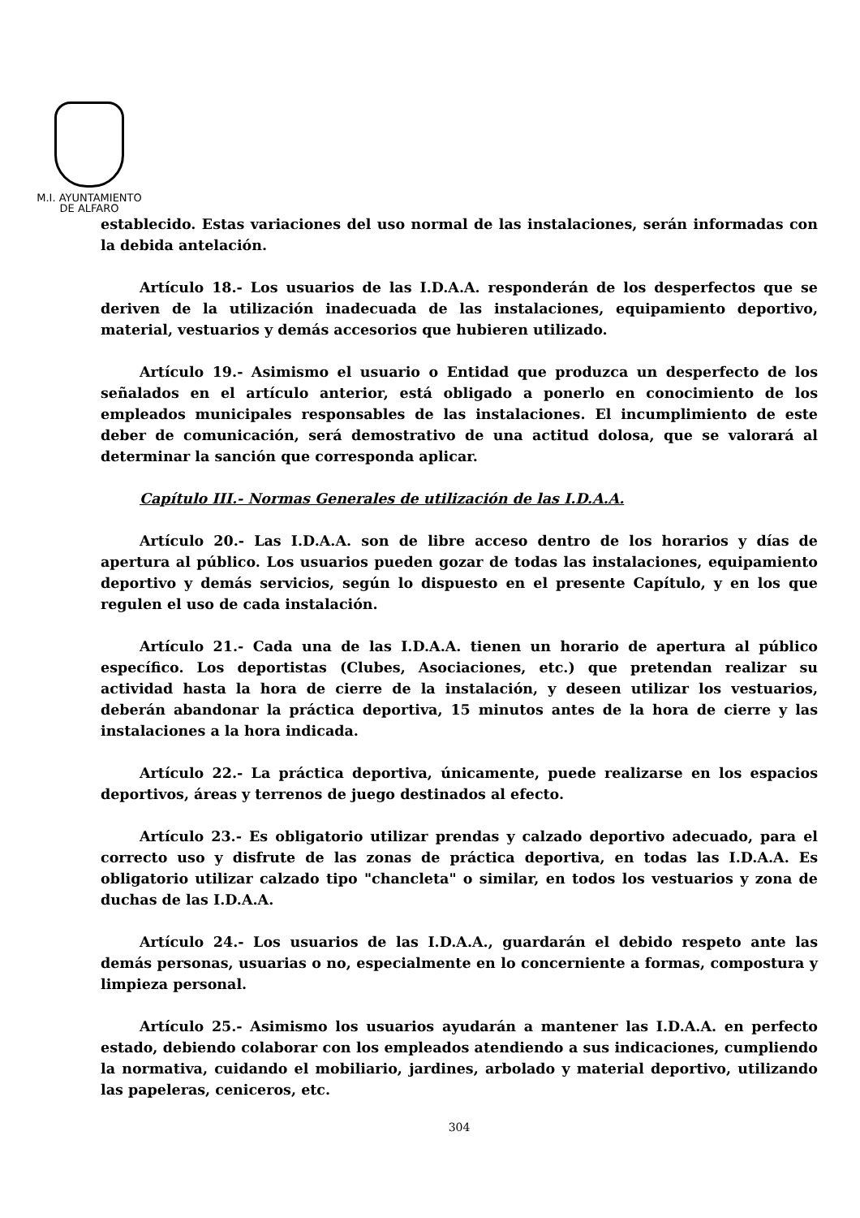M.I. AYUNTAMIENTO
DE ALFARO
establecido. Estas variaciones del uso normal de las instalaciones, serán informadas con la debida antelación.
Artículo 18.- Los usuarios de las I.D.A.A. responderán de los desperfectos que se deriven de la utilización inadecuada de las instalaciones, equipamiento deportivo, material, vestuarios y demás accesorios que hubieren utilizado.
Artículo 19.- Asimismo el usuario o Entidad que produzca un desperfecto de los señalados en el artículo anterior, está obligado a ponerlo en conocimiento de los empleados municipales responsables de las instalaciones. El incumplimiento de este deber de comunicación, será demostrativo de una actitud dolosa, que se valorará al determinar la sanción que corresponda aplicar.
Capítulo III.- Normas Generales de utilización de las I.D.A.A.
Artículo 20.- Las I.D.A.A. son de libre acceso dentro de los horarios y días de apertura al público. Los usuarios pueden gozar de todas las instalaciones, equipamiento deportivo y demás servicios, según lo dispuesto en el presente Capítulo, y en los que regulen el uso de cada instalación.
Artículo 21.- Cada una de las I.D.A.A. tienen un horario de apertura al público específico. Los deportistas (Clubes, Asociaciones, etc.) que pretendan realizar su actividad hasta la hora de cierre de la instalación, y deseen utilizar los vestuarios, deberán abandonar la práctica deportiva, 15 minutos antes de la hora de cierre y las instalaciones a la hora indicada.
Artículo 22.- La práctica deportiva, únicamente, puede realizarse en los espacios deportivos, áreas y terrenos de juego destinados al efecto.
Artículo 23.- Es obligatorio utilizar prendas y calzado deportivo adecuado, para el correcto uso y disfrute de las zonas de práctica deportiva, en todas las I.D.A.A. Es obligatorio utilizar calzado tipo "chancleta" o similar, en todos los vestuarios y zona de duchas de las I.D.A.A.
Artículo 24.- Los usuarios de las I.D.A.A., guardarán el debido respeto ante las demás personas, usuarias o no, especialmente en lo concerniente a formas, compostura y limpieza personal.
Artículo 25.- Asimismo los usuarios ayudarán a mantener las I.D.A.A. en perfecto estado, debiendo colaborar con los empleados atendiendo a sus indicaciones, cumpliendo la normativa, cuidando el mobiliario, jardines, arbolado y material deportivo, utilizando las papeleras, ceniceros, etc.
304